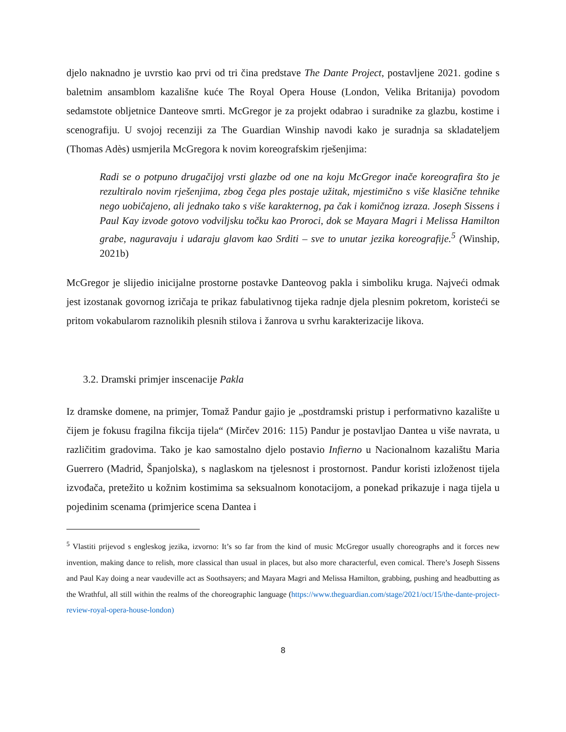djelo naknadno je uvrstio kao prvi od tri čina predstave The Dante Project, postavljene 2021. godine s baletnim ansamblom kazališne kuće The Royal Opera House (London, Velika Britanija) povodom sedamstote obljetnice Danteove smrti. McGregor je za projekt odabrao i suradnike za glazbu, kostime i scenografiju. U svojoj recenziji za The Guardian Winship navodi kako je suradnja sa skladateljem (Thomas Adès) usmjerila McGregora k novim koreografskim rješenjima:
Radi se o potpuno drugačijoj vrsti glazbe od one na koju McGregor inače koreografira što je rezultiralo novim rješenjima, zbog čega ples postaje užitak, mjestimično s više klasične tehnike nego uobičajeno, ali jednako tako s više karakternog, pa čak i komičnog izraza. Joseph Sissens i Paul Kay izvode gotovo vodviljsku točku kao Proroci, dok se Mayara Magri i Melissa Hamilton grabe, naguravaju i udaraju glavom kao Srditi – sve to unutar jezika koreografije.<sup>5</sup> (Winship, 2021b)
McGregor je slijedio inicijalne prostorne postavke Danteovog pakla i simboliku kruga. Najveći odmak jest izostanak govornog izričaja te prikaz fabulativnog tijeka radnje djela plesnim pokretom, koristeći se pritom vokabularom raznolikih plesnih stilova i žanrova u svrhu karakterizacije likova.
3.2. Dramski primjer inscenacije Pakla
Iz dramske domene, na primjer, Tomaž Pandur gajio je „postdramski pristup i performativno kazalište u čijem je fokusu fragilna fikcija tijela“ (Mirčev 2016: 115) Pandur je postavljao Dantea u više navrata, u različitim gradovima. Tako je kao samostalno djelo postavio Infierno u Nacionalnom kazalištu Maria Guerrero (Madrid, Španjolska), s naglaskom na tjelesnost i prostornost. Pandur koristi izloženost tijela izvođača, pretežito u kožnim kostimima sa seksualnom konotacijom, a ponekad prikazuje i naga tijela u pojedinim scenama (primjerice scena Dantea i
<sup>5</sup> Vlastiti prijevod s engleskog jezika, izvorno: It’s so far from the kind of music McGregor usually choreographs and it forces new invention, making dance to relish, more classical than usual in places, but also more characterful, even comical. There’s Joseph Sissens and Paul Kay doing a near vaudeville act as Soothsayers; and Mayara Magri and Melissa Hamilton, grabbing, pushing and headbutting as the Wrathful, all still within the realms of the choreographic language (https://www.theguardian.com/stage/2021/oct/15/the-dante-project-review-royal-opera-house-london)
8